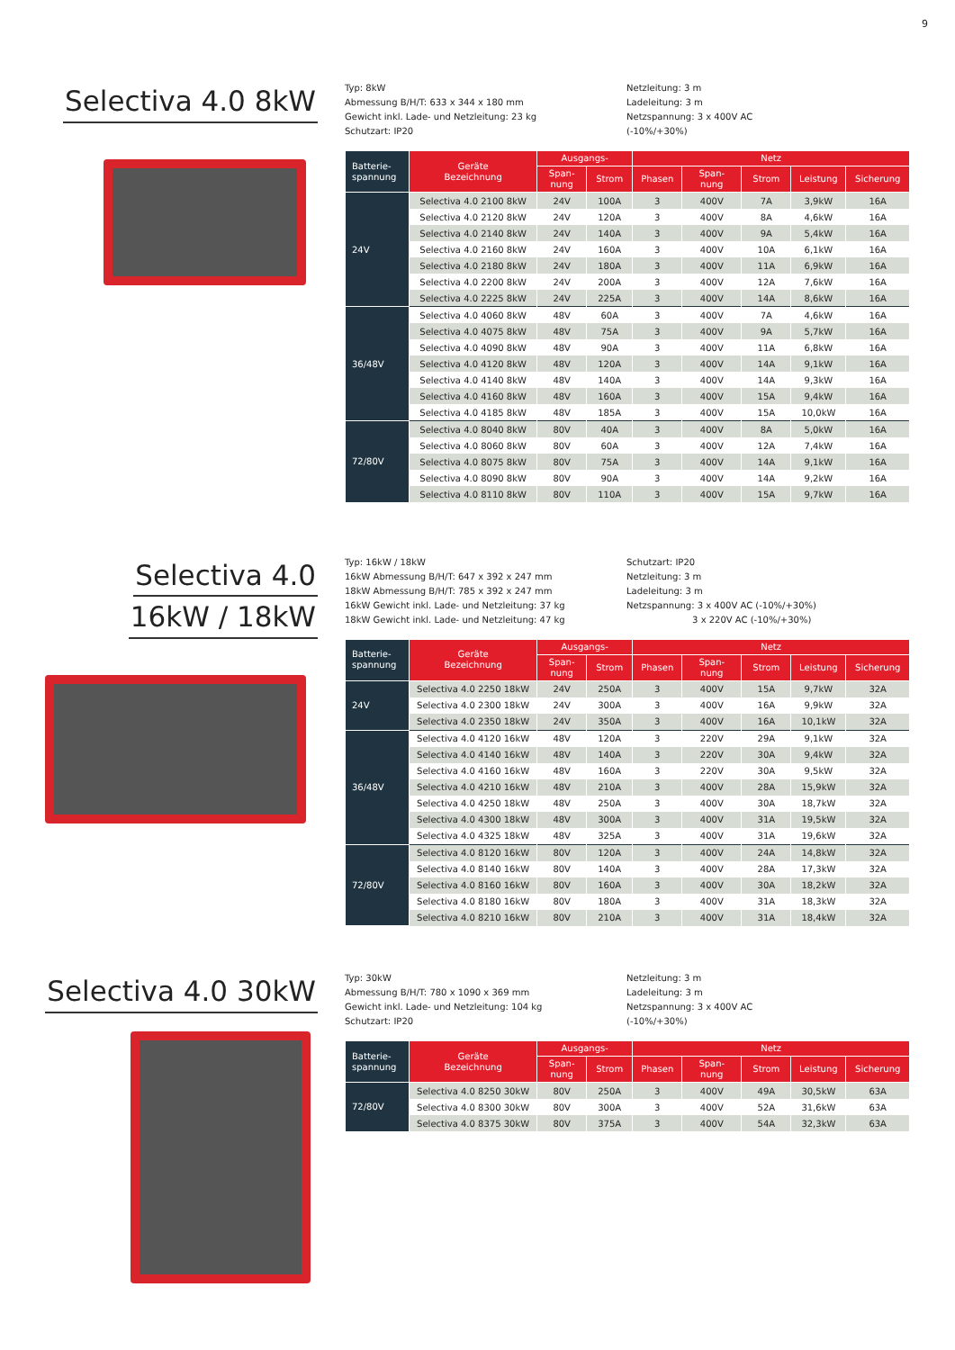9
Selectiva 4.0 8kW
Typ: 8kW
Abmessung B/H/T: 633 x 344 x 180 mm
Gewicht inkl. Lade- und Netzleitung: 23 kg
Schutzart: IP20
Netzleitung: 3 m
Ladeleitung: 3 m
Netzspannung: 3 x 400V AC
(-10%/+30%)
| Batterie- spannung | Geräte Bezeichnung | Ausgangs- | | Netz | | | | |
| --- | --- | --- | --- | --- | --- | --- | --- | --- |
| | | Span- nung | Strom | Phasen | Span- nung | Strom | Leistung | Sicherung |
| 24V | Selectiva 4.0 2100 8kW | 24V | 100A | 3 | 400V | 7A | 3,9kW | 16A |
| | Selectiva 4.0 2120 8kW | 24V | 120A | 3 | 400V | 8A | 4,6kW | 16A |
| | Selectiva 4.0 2140 8kW | 24V | 140A | 3 | 400V | 9A | 5,4kW | 16A |
| | Selectiva 4.0 2160 8kW | 24V | 160A | 3 | 400V | 10A | 6,1kW | 16A |
| | Selectiva 4.0 2180 8kW | 24V | 180A | 3 | 400V | 11A | 6,9kW | 16A |
| | Selectiva 4.0 2200 8kW | 24V | 200A | 3 | 400V | 12A | 7,6kW | 16A |
| | Selectiva 4.0 2225 8kW | 24V | 225A | 3 | 400V | 14A | 8,6kW | 16A |
| 36/48V | Selectiva 4.0 4060 8kW | 48V | 60A | 3 | 400V | 7A | 4,6kW | 16A |
| | Selectiva 4.0 4075 8kW | 48V | 75A | 3 | 400V | 9A | 5,7kW | 16A |
| | Selectiva 4.0 4090 8kW | 48V | 90A | 3 | 400V | 11A | 6,8kW | 16A |
| | Selectiva 4.0 4120 8kW | 48V | 120A | 3 | 400V | 14A | 9,1kW | 16A |
| | Selectiva 4.0 4140 8kW | 48V | 140A | 3 | 400V | 14A | 9,3kW | 16A |
| | Selectiva 4.0 4160 8kW | 48V | 160A | 3 | 400V | 15A | 9,4kW | 16A |
| | Selectiva 4.0 4185 8kW | 48V | 185A | 3 | 400V | 15A | 10,0kW | 16A |
| 72/80V | Selectiva 4.0 8040 8kW | 80V | 40A | 3 | 400V | 8A | 5,0kW | 16A |
| | Selectiva 4.0 8060 8kW | 80V | 60A | 3 | 400V | 12A | 7,4kW | 16A |
| | Selectiva 4.0 8075 8kW | 80V | 75A | 3 | 400V | 14A | 9,1kW | 16A |
| | Selectiva 4.0 8090 8kW | 80V | 90A | 3 | 400V | 14A | 9,2kW | 16A |
| | Selectiva 4.0 8110 8kW | 80V | 110A | 3 | 400V | 15A | 9,7kW | 16A |
Selectiva 4.0
16kW / 18kW
Typ: 16kW / 18kW
16kW Abmessung B/H/T: 647 x 392 x 247 mm
18kW Abmessung B/H/T: 785 x 392 x 247 mm
16kW Gewicht inkl. Lade- und Netzleitung: 37 kg
18kW Gewicht inkl. Lade- und Netzleitung: 47 kg
Schutzart: IP20
Netzleitung: 3 m
Ladeleitung: 3 m
Netzspannung: 3 x 400V AC (-10%/+30%)
3 x 220V AC (-10%/+30%)
| Batterie- spannung | Geräte Bezeichnung | Ausgangs- | | Netz | | | | |
| --- | --- | --- | --- | --- | --- | --- | --- | --- |
| | | Span- nung | Strom | Phasen | Span- nung | Strom | Leistung | Sicherung |
| 24V | Selectiva 4.0 2250 18kW | 24V | 250A | 3 | 400V | 15A | 9,7kW | 32A |
| | Selectiva 4.0 2300 18kW | 24V | 300A | 3 | 400V | 16A | 9,9kW | 32A |
| | Selectiva 4.0 2350 18kW | 24V | 350A | 3 | 400V | 16A | 10,1kW | 32A |
| 36/48V | Selectiva 4.0 4120 16kW | 48V | 120A | 3 | 220V | 29A | 9,1kW | 32A |
| | Selectiva 4.0 4140 16kW | 48V | 140A | 3 | 220V | 30A | 9,4kW | 32A |
| | Selectiva 4.0 4160 16kW | 48V | 160A | 3 | 220V | 30A | 9,5kW | 32A |
| | Selectiva 4.0 4210 16kW | 48V | 210A | 3 | 400V | 28A | 15,9kW | 32A |
| | Selectiva 4.0 4250 18kW | 48V | 250A | 3 | 400V | 30A | 18,7kW | 32A |
| | Selectiva 4.0 4300 18kW | 48V | 300A | 3 | 400V | 31A | 19,5kW | 32A |
| | Selectiva 4.0 4325 18kW | 48V | 325A | 3 | 400V | 31A | 19,6kW | 32A |
| 72/80V | Selectiva 4.0 8120 16kW | 80V | 120A | 3 | 400V | 24A | 14,8kW | 32A |
| | Selectiva 4.0 8140 16kW | 80V | 140A | 3 | 400V | 28A | 17,3kW | 32A |
| | Selectiva 4.0 8160 16kW | 80V | 160A | 3 | 400V | 30A | 18,2kW | 32A |
| | Selectiva 4.0 8180 16kW | 80V | 180A | 3 | 400V | 31A | 18,3kW | 32A |
| | Selectiva 4.0 8210 16kW | 80V | 210A | 3 | 400V | 31A | 18,4kW | 32A |
Selectiva 4.0 30kW
Typ: 30kW
Abmessung B/H/T: 780 x 1090 x 369 mm
Gewicht inkl. Lade- und Netzleitung: 104 kg
Schutzart: IP20
Netzleitung: 3 m
Ladeleitung: 3 m
Netzspannung: 3 x 400V AC
(-10%/+30%)
| Batterie- spannung | Geräte Bezeichnung | Ausgangs- | | Netz | | | | |
| --- | --- | --- | --- | --- | --- | --- | --- | --- |
| | | Span- nung | Strom | Phasen | Span- nung | Strom | Leistung | Sicherung |
| 72/80V | Selectiva 4.0 8250 30kW | 80V | 250A | 3 | 400V | 49A | 30,5kW | 63A |
| | Selectiva 4.0 8300 30kW | 80V | 300A | 3 | 400V | 52A | 31,6kW | 63A |
| | Selectiva 4.0 8375 30kW | 80V | 375A | 3 | 400V | 54A | 32,3kW | 63A |